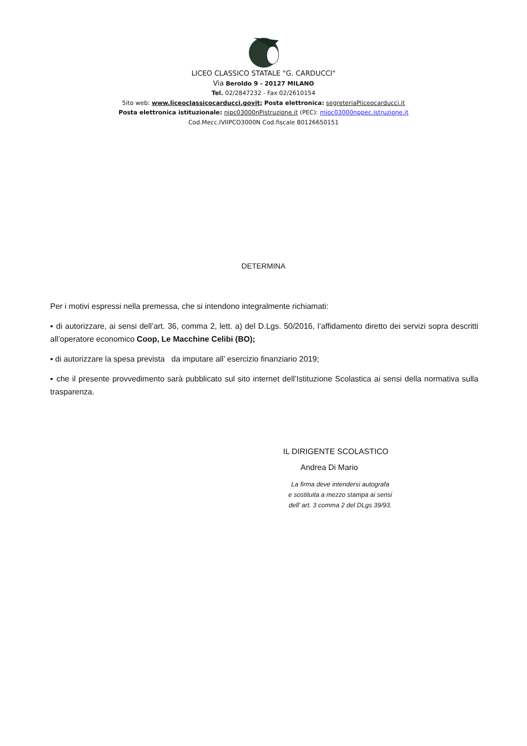LICEO CLASSICO STATALE "G. CARDUCCI"
Via Beroldo 9 - 20127 MILANO
Tel. 02/2847232 - Fax 02/2610154
5ito web: www.liceocIassicocarducci.govit; Posta elettronica: segreteriaPliceocarducci.it
Posta elettronica istituzionale: nipc03000nPistruzione.it (PEC): mioc03000nppec.istruzione.it
Cod.Mecc.IVIIPCO3000N Cod.fiscale 80126650151
DETERMINA
Per i motivi espressi nella premessa, che si intendono integralmente richiamati:
▪ di autorizzare, ai sensi dell’art. 36, comma 2, lett. a) del D.Lgs. 50/2016, l’affidamento diretto dei servizi sopra descritti all’operatore economico Coop, Le Macchine Celibi (BO);
▪ di autorizzare la spesa prevista da imputare all’ esercizio finanziario 2019;
▪ che il presente provvedimento sarà pubblicato sul sito internet dell’Istituzione Scolastica ai sensi della normativa sulla trasparenza.
IL DIRIGENTE SCOLASTICO
Andrea Di Mario
La firma deve intendersi autografa
e sostituita a mezzo stampa ai sensi
dell’ art. 3 comma 2 del DLgs 39/93.